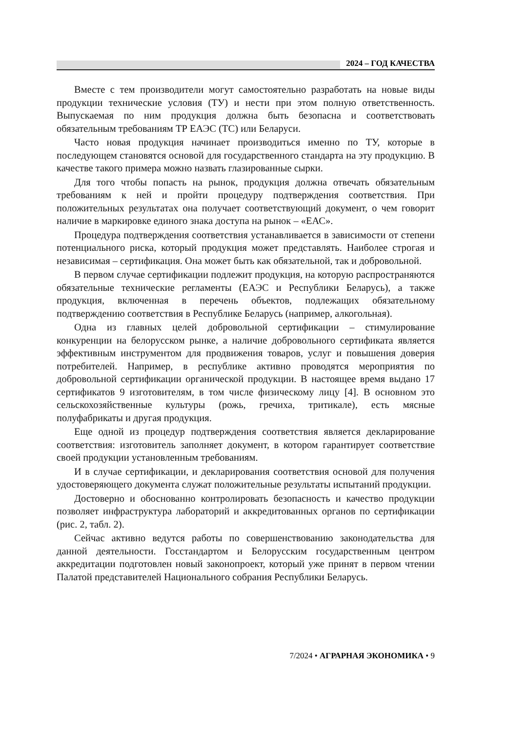2024 – ГОД КАЧЕСТВА
Вместе с тем производители могут самостоятельно разработать на новые виды продукции технические условия (ТУ) и нести при этом полную ответственность. Выпускаемая по ним продукция должна быть безопасна и соответствовать обязательным требованиям ТР ЕАЭС (ТС) или Беларуси.
Часто новая продукция начинает производиться именно по ТУ, которые в последующем становятся основой для государственного стандарта на эту продукцию. В качестве такого примера можно назвать глазированные сырки.
Для того чтобы попасть на рынок, продукция должна отвечать обязательным требованиям к ней и пройти процедуру подтверждения соответствия. При положительных результатах она получает соответствующий документ, о чем говорит наличие в маркировке единого знака доступа на рынок – «ЕАС».
Процедура подтверждения соответствия устанавливается в зависимости от степени потенциального риска, который продукция может представлять. Наиболее строгая и независимая – сертификация. Она может быть как обязательной, так и добровольной.
В первом случае сертификации подлежит продукция, на которую распространяются обязательные технические регламенты (ЕАЭС и Республики Беларусь), а также продукция, включенная в перечень объектов, подлежащих обязательному подтверждению соответствия в Республике Беларусь (например, алкогольная).
Одна из главных целей добровольной сертификации – стимулирование конкуренции на белорусском рынке, а наличие добровольного сертификата является эффективным инструментом для продвижения товаров, услуг и повышения доверия потребителей. Например, в республике активно проводятся мероприятия по добровольной сертификации органической продукции. В настоящее время выдано 17 сертификатов 9 изготовителям, в том числе физическому лицу [4]. В основном это сельскохозяйственные культуры (рожь, гречиха, тритикале), есть мясные полуфабрикаты и другая продукция.
Еще одной из процедур подтверждения соответствия является декларирование соответствия: изготовитель заполняет документ, в котором гарантирует соответствие своей продукции установленным требованиям.
И в случае сертификации, и декларирования соответствия основой для получения удостоверяющего документа служат положительные результаты испытаний продукции.
Достоверно и обоснованно контролировать безопасность и качество продукции позволяет инфраструктура лабораторий и аккредитованных органов по сертификации (рис. 2, табл. 2).
Сейчас активно ведутся работы по совершенствованию законодательства для данной деятельности. Госстандартом и Белорусским государственным центром аккредитации подготовлен новый законопроект, который уже принят в первом чтении Палатой представителей Национального собрания Республики Беларусь.
7/2024 • АГРАРНАЯ ЭКОНОМИКА • 9